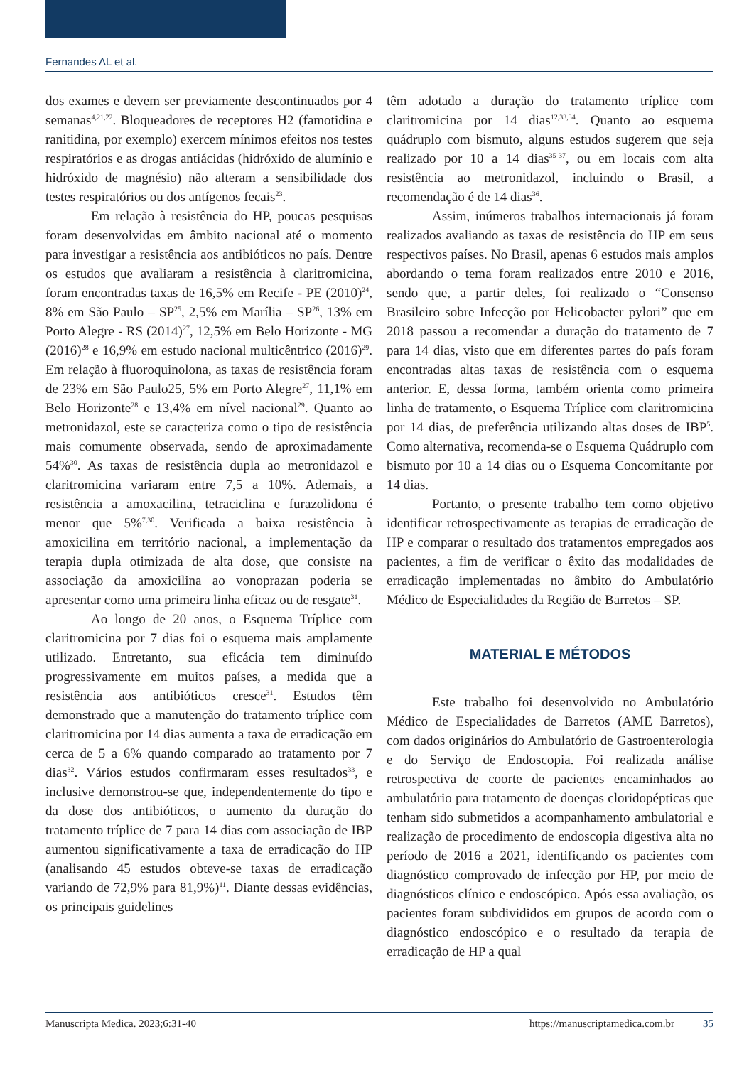Fernandes AL et al.
dos exames e devem ser previamente descontinuados por 4 semanas<sup>4,21,22</sup>. Bloqueadores de receptores H2 (famotidina e ranitidina, por exemplo) exercem mínimos efeitos nos testes respiratórios e as drogas antiácidas (hidróxido de alumínio e hidróxido de magnésio) não alteram a sensibilidade dos testes respiratórios ou dos antígenos fecais<sup>23</sup>.
Em relação à resistência do HP, poucas pesquisas foram desenvolvidas em âmbito nacional até o momento para investigar a resistência aos antibióticos no país. Dentre os estudos que avaliaram a resistência à claritromicina, foram encontradas taxas de 16,5% em Recife - PE (2010)<sup>24</sup>, 8% em São Paulo – SP<sup>25</sup>, 2,5% em Marília – SP<sup>26</sup>, 13% em Porto Alegre - RS (2014)<sup>27</sup>, 12,5% em Belo Horizonte - MG (2016)<sup>28</sup> e 16,9% em estudo nacional multicêntrico (2016)<sup>29</sup>. Em relação à fluoroquinolona, as taxas de resistência foram de 23% em São Paulo25, 5% em Porto Alegre<sup>27</sup>, 11,1% em Belo Horizonte<sup>28</sup> e 13,4% em nível nacional<sup>29</sup>. Quanto ao metronidazol, este se caracteriza como o tipo de resistência mais comumente observada, sendo de aproximadamente 54%<sup>30</sup>. As taxas de resistência dupla ao metronidazol e claritromicina variaram entre 7,5 a 10%. Ademais, a resistência a amoxacilina, tetraciclina e furazolidona é menor que 5%<sup>7,30</sup>. Verificada a baixa resistência à amoxicilina em território nacional, a implementação da terapia dupla otimizada de alta dose, que consiste na associação da amoxicilina ao vonoprazan poderia se apresentar como uma primeira linha eficaz ou de resgate<sup>31</sup>.
Ao longo de 20 anos, o Esquema Tríplice com claritromicina por 7 dias foi o esquema mais amplamente utilizado. Entretanto, sua eficácia tem diminuído progressivamente em muitos países, a medida que a resistência aos antibióticos cresce<sup>31</sup>. Estudos têm demonstrado que a manutenção do tratamento tríplice com claritromicina por 14 dias aumenta a taxa de erradicação em cerca de 5 a 6% quando comparado ao tratamento por 7 dias<sup>32</sup>. Vários estudos confirmaram esses resultados<sup>33</sup>, e inclusive demonstrou-se que, independentemente do tipo e da dose dos antibióticos, o aumento da duração do tratamento tríplice de 7 para 14 dias com associação de IBP aumentou significativamente a taxa de erradicação do HP (analisando 45 estudos obteve-se taxas de erradicação variando de 72,9% para 81,9%)<sup>11</sup>. Diante dessas evidências, os principais guidelines
têm adotado a duração do tratamento tríplice com claritromicina por 14 dias<sup>12,33,34</sup>. Quanto ao esquema quádruplo com bismuto, alguns estudos sugerem que seja realizado por 10 a 14 dias<sup>35-37</sup>, ou em locais com alta resistência ao metronidazol, incluindo o Brasil, a recomendação é de 14 dias<sup>36</sup>.
Assim, inúmeros trabalhos internacionais já foram realizados avaliando as taxas de resistência do HP em seus respectivos países. No Brasil, apenas 6 estudos mais amplos abordando o tema foram realizados entre 2010 e 2016, sendo que, a partir deles, foi realizado o “Consenso Brasileiro sobre Infecção por Helicobacter pylori” que em 2018 passou a recomendar a duração do tratamento de 7 para 14 dias, visto que em diferentes partes do país foram encontradas altas taxas de resistência com o esquema anterior. E, dessa forma, também orienta como primeira linha de tratamento, o Esquema Tríplice com claritromicina por 14 dias, de preferência utilizando altas doses de IBP<sup>5</sup>. Como alternativa, recomenda-se o Esquema Quádruplo com bismuto por 10 a 14 dias ou o Esquema Concomitante por 14 dias.
Portanto, o presente trabalho tem como objetivo identificar retrospectivamente as terapias de erradicação de HP e comparar o resultado dos tratamentos empregados aos pacientes, a fim de verificar o êxito das modalidades de erradicação implementadas no âmbito do Ambulatório Médico de Especialidades da Região de Barretos – SP.
MATERIAL E MÉTODOS
Este trabalho foi desenvolvido no Ambulatório Médico de Especialidades de Barretos (AME Barretos), com dados originários do Ambulatório de Gastroenterologia e do Serviço de Endoscopia. Foi realizada análise retrospectiva de coorte de pacientes encaminhados ao ambulatório para tratamento de doenças cloridopépticas que tenham sido submetidos a acompanhamento ambulatorial e realização de procedimento de endoscopia digestiva alta no período de 2016 a 2021, identificando os pacientes com diagnóstico comprovado de infecção por HP, por meio de diagnósticos clínico e endoscópico. Após essa avaliação, os pacientes foram subdivididos em grupos de acordo com o diagnóstico endoscópico e o resultado da terapia de erradicação de HP a qual
Manuscripta Medica. 2023;6:31-40 https://manuscriptamedica.com.br 35